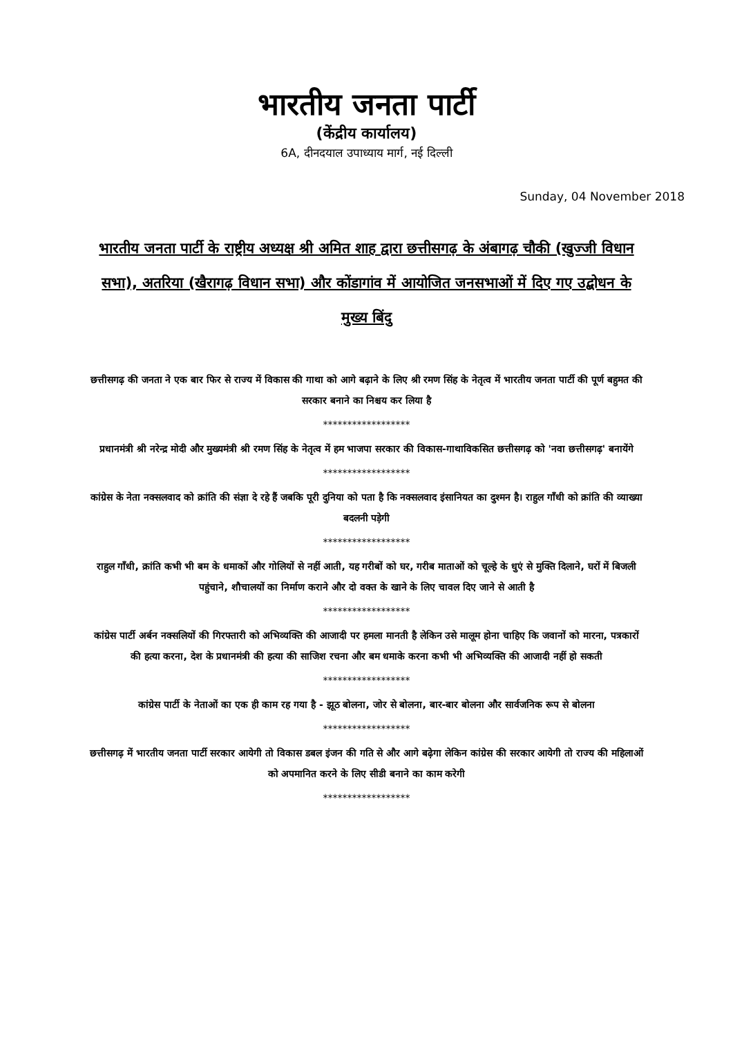भारतीय जनता पार्टी
(केंद्रीय कार्यालय)
6A, दीनदयाल उपाध्याय मार्ग, नई दिल्ली
Sunday, 04 November 2018
भारतीय जनता पार्टी के राष्ट्रीय अध्यक्ष श्री अमित शाह द्वारा छत्तीसगढ़ के अंबागढ़ चौकी (खुज्जी विधान सभा), अतरिया (खैरागढ़ विधान सभा) और कोंडागांव में आयोजित जनसभाओं में दिए गए उद्बोधन के मुख्य बिंदु
छत्तीसगढ़ की जनता ने एक बार फिर से राज्य में विकास की गाथा को आगे बढ़ाने के लिए श्री रमण सिंह के नेतृत्व में भारतीय जनता पार्टी की पूर्ण बहुमत की सरकार बनाने का निश्चय कर लिया है
******************
प्रधानमंत्री श्री नरेन्द्र मोदी और मुख्यमंत्री श्री रमण सिंह के नेतृत्व में हम भाजपा सरकार की विकास-गाथाविकसित छत्तीसगढ़ को 'नवा छत्तीसगढ़' बनायेंगे
******************
कांग्रेस के नेता नक्सलवाद को क्रांति की संज्ञा दे रहे हैं जबकि पूरी दुनिया को पता है कि नक्सलवाद इंसानियत का दुश्मन है। राहुल गाँधी को क्रांति की व्याख्या बदलनी पड़ेगी
******************
राहुल गाँधी, क्रांति कभी भी बम के धमाकों और गोलियों से नहीं आती, यह गरीबों को घर, गरीब माताओं को चूल्हे के धुएं से मुक्ति दिलाने, घरों में बिजली पहुंचाने, शौचालयों का निर्माण कराने और दो वक्त के खाने के लिए चावल दिए जाने से आती है
******************
कांग्रेस पार्टी अर्बन नक्सलियों की गिरफ्तारी को अभिव्यक्ति की आजादी पर हमला मानती है लेकिन उसे मालूम होना चाहिए कि जवानों को मारना, पत्रकारों की हत्या करना, देश के प्रधानमंत्री की हत्या की साजिश रचना और बम धमाके करना कभी भी अभिव्यक्ति की आजादी नहीं हो सकती
******************
कांग्रेस पार्टी के नेताओं का एक ही काम रह गया है - झूठ बोलना, जोर से बोलना, बार-बार बोलना और सार्वजनिक रूप से बोलना
******************
छत्तीसगढ़ में भारतीय जनता पार्टी सरकार आयेगी तो विकास डबल इंजन की गति से और आगे बढ़ेगा लेकिन कांग्रेस की सरकार आयेगी तो राज्य की महिलाओं को अपमानित करने के लिए सीडी बनाने का काम करेगी
******************